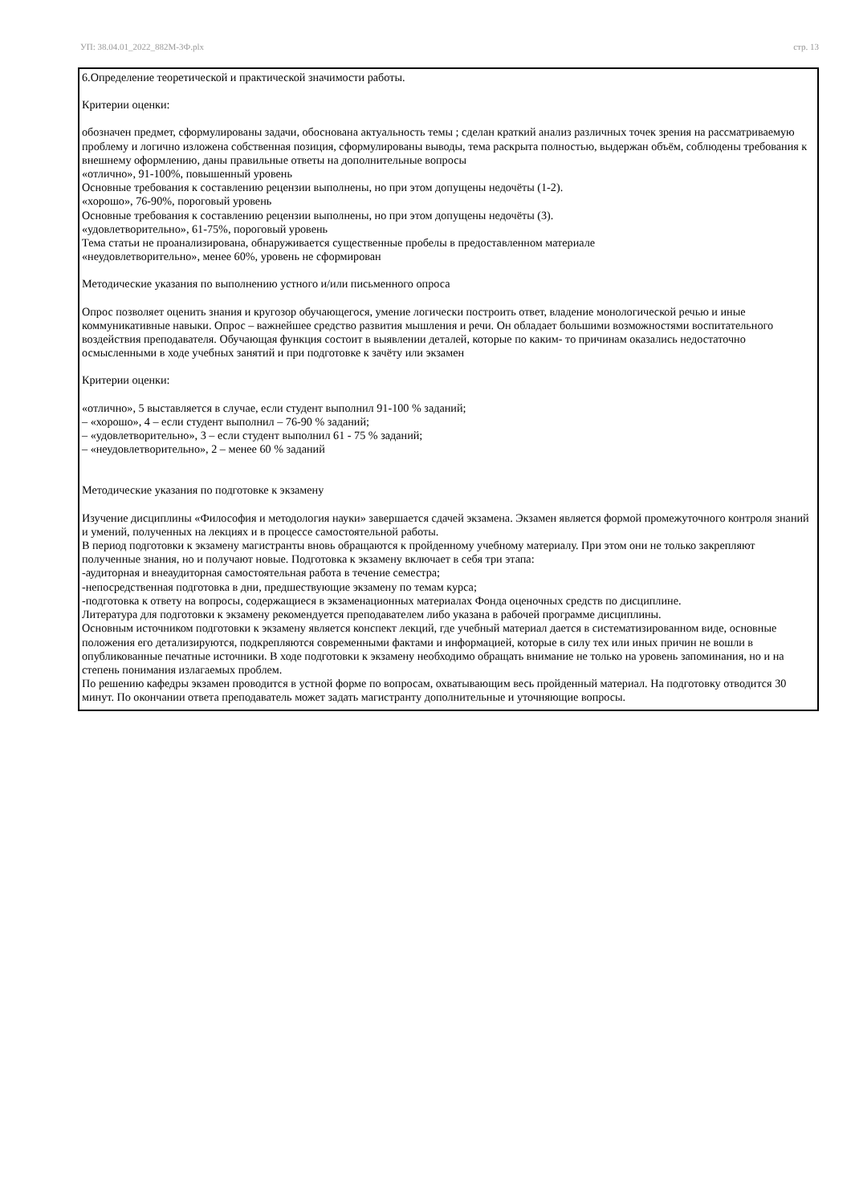УП: 38.04.01_2022_882М-3Ф.plx стр. 13
6.Определение теоретической и практической значимости работы.
Критерии оценки:
обозначен предмет, сформулированы задачи, обоснована актуальность темы ; сделан краткий анализ различных точек зрения на рассматриваемую проблему и логично изложена собственная позиция, сформулированы выводы, тема раскрыта полностью, выдержан объём, соблюдены требования к внешнему оформлению, даны правильные ответы на дополнительные вопросы
«отлично», 91-100%, повышенный уровень
Основные требования к составлению рецензии выполнены, но при этом допущены недочёты (1-2).
«хорошо», 76-90%, пороговый уровень
Основные требования к составлению рецензии выполнены, но при этом допущены недочёты (3).
«удовлетворительно», 61-75%, пороговый уровень
Тема статьи не проанализирована, обнаруживается существенные пробелы в предоставленном материале
«неудовлетворительно», менее 60%, уровень не сформирован
Методические указания по выполнению устного и/или письменного опроса
Опрос позволяет оценить знания и кругозор обучающегося, умение логически построить ответ, владение монологической речью и иные коммуникативные навыки. Опрос – важнейшее средство развития мышления и речи. Он обладает большими возможностями воспитательного воздействия преподавателя. Обучающая функция состоит в выявлении деталей, которые по каким- то причинам оказались недостаточно осмысленными в ходе учебных занятий и при подготовке к зачёту или экзамен
Критерии оценки:
«отлично», 5 выставляется в случае, если студент выполнил 91-100 % заданий;
– «хорошо», 4 – если студент выполнил – 76-90 % заданий;
– «удовлетворительно», 3 – если студент выполнил 61 - 75 % заданий;
– «неудовлетворительно», 2 – менее 60 % заданий
Методические указания по подготовке к экзамену
Изучение дисциплины «Философия и методология науки» завершается сдачей экзамена. Экзамен является формой промежуточного контроля знаний и умений, полученных на лекциях и в процессе самостоятельной работы.
В период подготовки к экзамену магистранты вновь обращаются к пройденному учебному материалу. При этом они не только закрепляют полученные знания, но и получают новые. Подготовка к экзамену включает в себя три этапа:
-аудиторная и внеаудиторная самостоятельная работа в течение семестра;
-непосредственная подготовка в дни, предшествующие экзамену по темам курса;
-подготовка к ответу на вопросы, содержащиеся в экзаменационных материалах Фонда оценочных средств по дисциплине.
Литература для подготовки к экзамену рекомендуется преподавателем либо указана в рабочей программе дисциплины.
Основным источником подготовки к экзамену является конспект лекций, где учебный материал дается в систематизированном виде, основные положения его детализируются, подкрепляются современными фактами и информацией, которые в силу тех или иных причин не вошли в опубликованные печатные источники. В ходе подготовки к экзамену необходимо обращать внимание не только на уровень запоминания, но и на степень понимания излагаемых проблем.
По решению кафедры экзамен проводится в устной форме по вопросам, охватывающим весь пройденный материал. На подготовку отводится 30 минут. По окончании ответа преподаватель может задать магистранту дополнительные и уточняющие вопросы.